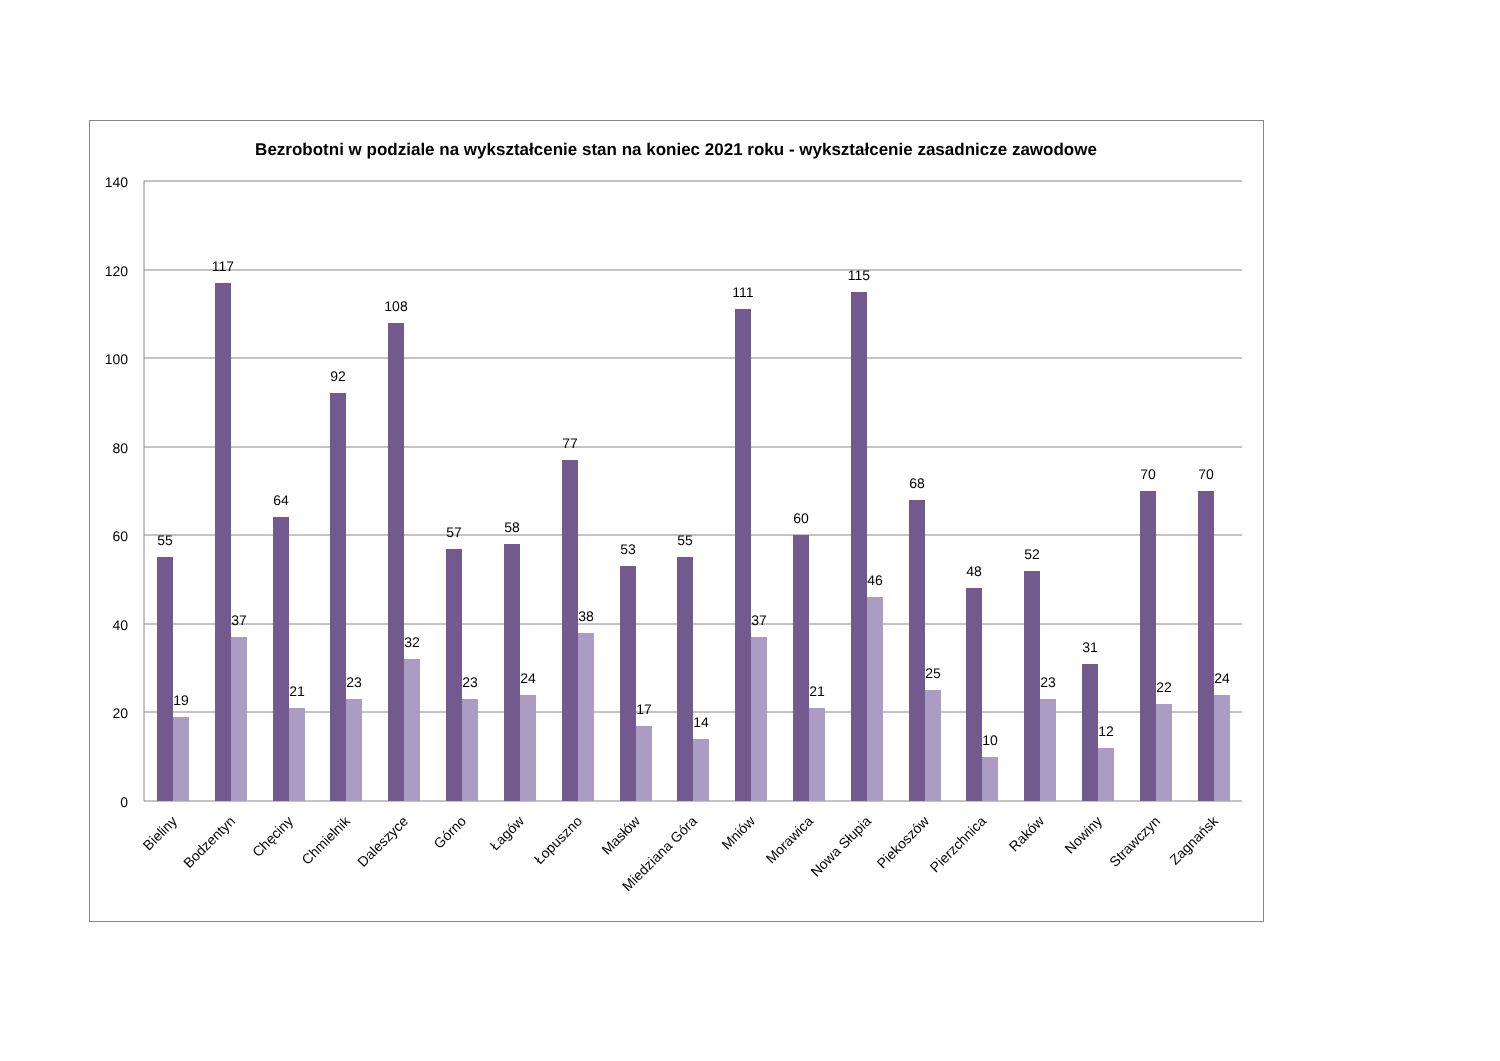Bezrobotni w podziale na wykształcenie stan na koniec 2021 roku - wykształcenie zasadnicze zawodowe
140
120
100
80
60
40
20
0
55
19
117
37
64
21
92
23
108
32
57
23
58
24
77
38
53
17
55
14
111
37
60
21
115
46
68
25
48
10
52
23
31
12
70
22
70
24
Bieliny
Bodzentyn
Chęciny
Chmielnik
Daleszyce
Górno
Łagów
Łopuszno
Masłów
Miedziana Góra
Mniów
Morawica
Nowa Słupia
Piekoszów
Pierzchnica
Raków
Nowiny
Strawczyn
Zagnańsk